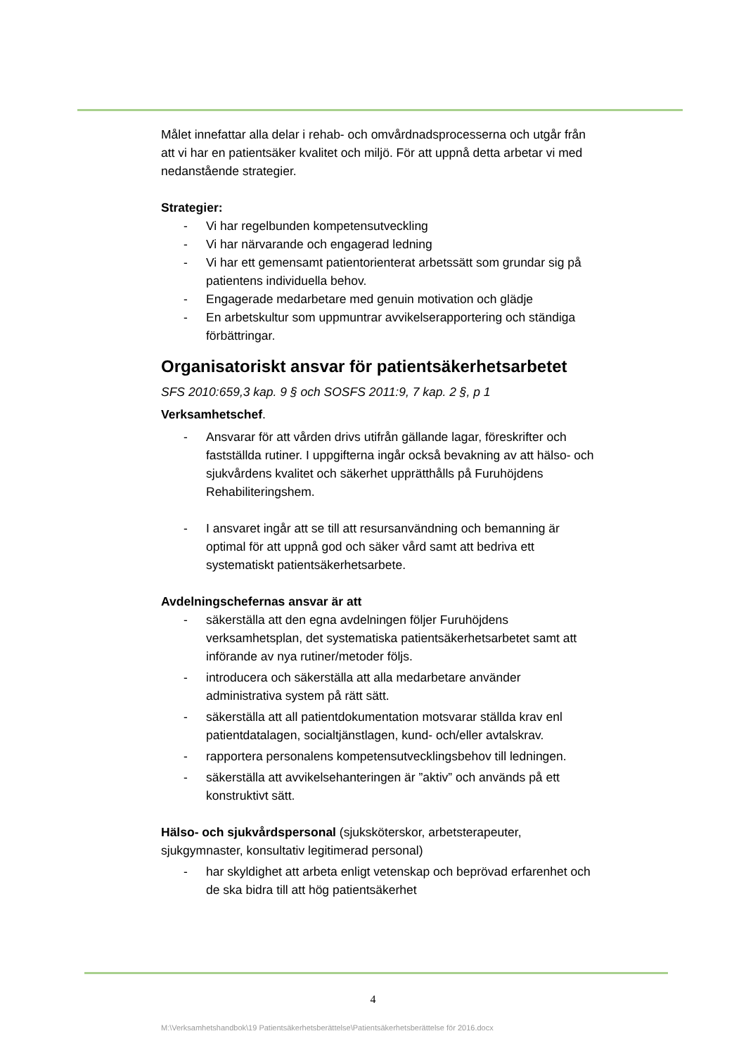Målet innefattar alla delar i rehab- och omvårdnadsprocesserna och utgår från att vi har en patientsäker kvalitet och miljö. För att uppnå detta arbetar vi med nedanstående strategier.
Strategier:
- Vi har regelbunden kompetensutveckling
- Vi har närvarande och engagerad ledning
- Vi har ett gemensamt patientorienterat arbetssätt som grundar sig på patientens individuella behov.
- Engagerade medarbetare med genuin motivation och glädje
- En arbetskultur som uppmuntrar avvikelserapportering och ständiga förbättringar.
Organisatoriskt ansvar för patientsäkerhetsarbetet
SFS 2010:659,3 kap. 9 § och SOSFS 2011:9, 7 kap. 2 §, p 1
Verksamhetschef.
- Ansvarar för att vården drivs utifrån gällande lagar, föreskrifter och fastställda rutiner. I uppgifterna ingår också bevakning av att hälso- och sjukvårdens kvalitet och säkerhet upprätthålls på Furuhöjdens Rehabiliteringshem.
- I ansvaret ingår att se till att resursanvändning och bemanning är optimal för att uppnå god och säker vård samt att bedriva ett systematiskt patientsäkerhetsarbete.
Avdelningschefernas ansvar är att
- säkerställa att den egna avdelningen följer Furuhöjdens verksamhetsplan, det systematiska patientsäkerhetsarbetet samt att införande av nya rutiner/metoder följs.
- introducera och säkerställa att alla medarbetare använder administrativa system på rätt sätt.
- säkerställa att all patientdokumentation motsvarar ställda krav enl patientdatalagen, socialtjänstlagen, kund- och/eller avtalskrav.
- rapportera personalens kompetensutvecklingsbehov till ledningen.
- säkerställa att avvikelsehanteringen är ”aktiv” och används på ett konstruktivt sätt.
Hälso- och sjukvårdspersonal (sjuksköterskor, arbetsterapeuter, sjukgymnaster, konsultativ legitimerad personal)
- har skyldighet att arbeta enligt vetenskap och beprövad erfarenhet och de ska bidra till att hög patientsäkerhet
4
M:\Verksamhetshandbok\19 Patientsäkerhetsberättelse\Patientsäkerhetsberättelse för 2016.docx